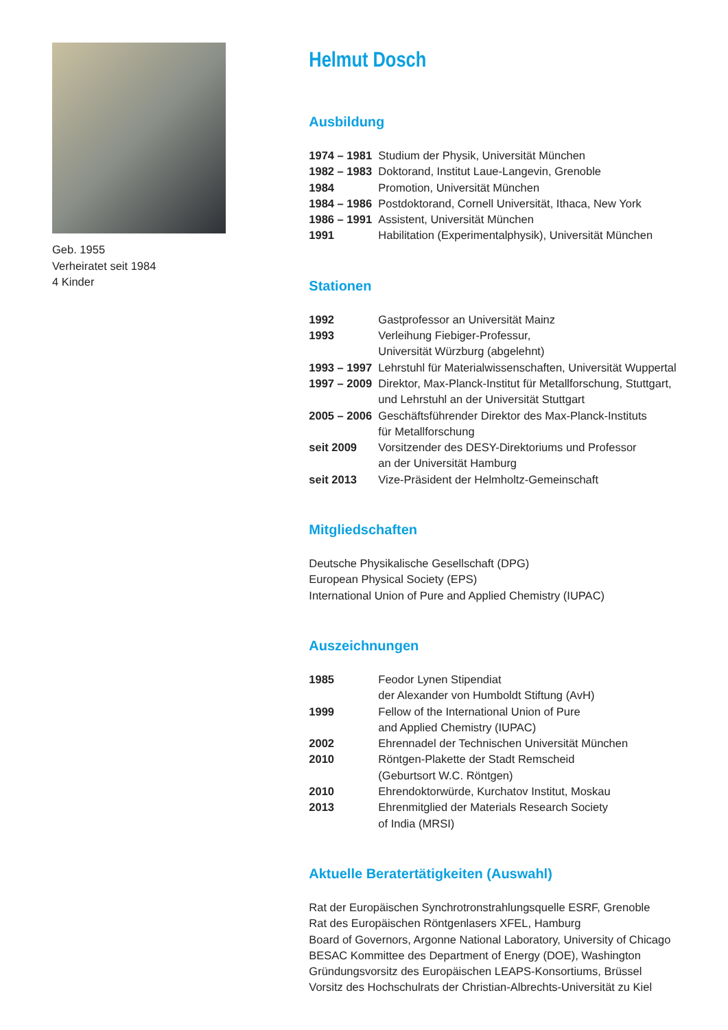Geb. 1955
Verheiratet seit 1984
4 Kinder
Helmut Dosch
Ausbildung
| 1974 – 1981 | Studium der Physik, Universität München |
| 1982 – 1983 | Doktorand, Institut Laue-Langevin, Grenoble |
| 1984 | Promotion, Universität München |
| 1984 – 1986 | Postdoktorand, Cornell Universität, Ithaca, New York |
| 1986 – 1991 | Assistent, Universität München |
| 1991 | Habilitation (Experimentalphysik), Universität München |
Stationen
| 1992 | Gastprofessor an Universität Mainz |
| 1993 | Verleihung Fiebiger-Professur, Universität Würzburg (abgelehnt) |
| 1993 – 1997 | Lehrstuhl für Materialwissenschaften, Universität Wuppertal |
| 1997 – 2009 | Direktor, Max-Planck-Institut für Metallforschung, Stuttgart, und Lehrstuhl an der Universität Stuttgart |
| 2005 – 2006 | Geschäftsführender Direktor des Max-Planck-Instituts für Metallforschung |
| seit 2009 | Vorsitzender des DESY-Direktoriums und Professor an der Universität Hamburg |
| seit 2013 | Vize-Präsident der Helmholtz-Gemeinschaft |
Mitgliedschaften
Deutsche Physikalische Gesellschaft (DPG)
European Physical Society (EPS)
International Union of Pure and Applied Chemistry (IUPAC)
Auszeichnungen
| 1985 | Feodor Lynen Stipendiat der Alexander von Humboldt Stiftung (AvH) |
| 1999 | Fellow of the International Union of Pure and Applied Chemistry (IUPAC) |
| 2002 | Ehrennadel der Technischen Universität München |
| 2010 | Röntgen-Plakette der Stadt Remscheid (Geburtsort W.C. Röntgen) |
| 2010 | Ehrendoktorwürde, Kurchatov Institut, Moskau |
| 2013 | Ehrenmitglied der Materials Research Society of India (MRSI) |
Aktuelle Beratertätigkeiten (Auswahl)
Rat der Europäischen Synchrotronstrahlungsquelle ESRF, Grenoble
Rat des Europäischen Röntgenlasers XFEL, Hamburg
Board of Governors, Argonne National Laboratory, University of Chicago
BESAC Kommittee des Department of Energy (DOE), Washington
Gründungsvorsitz des Europäischen LEAPS-Konsortiums, Brüssel
Vorsitz des Hochschulrats der Christian-Albrechts-Universität zu Kiel